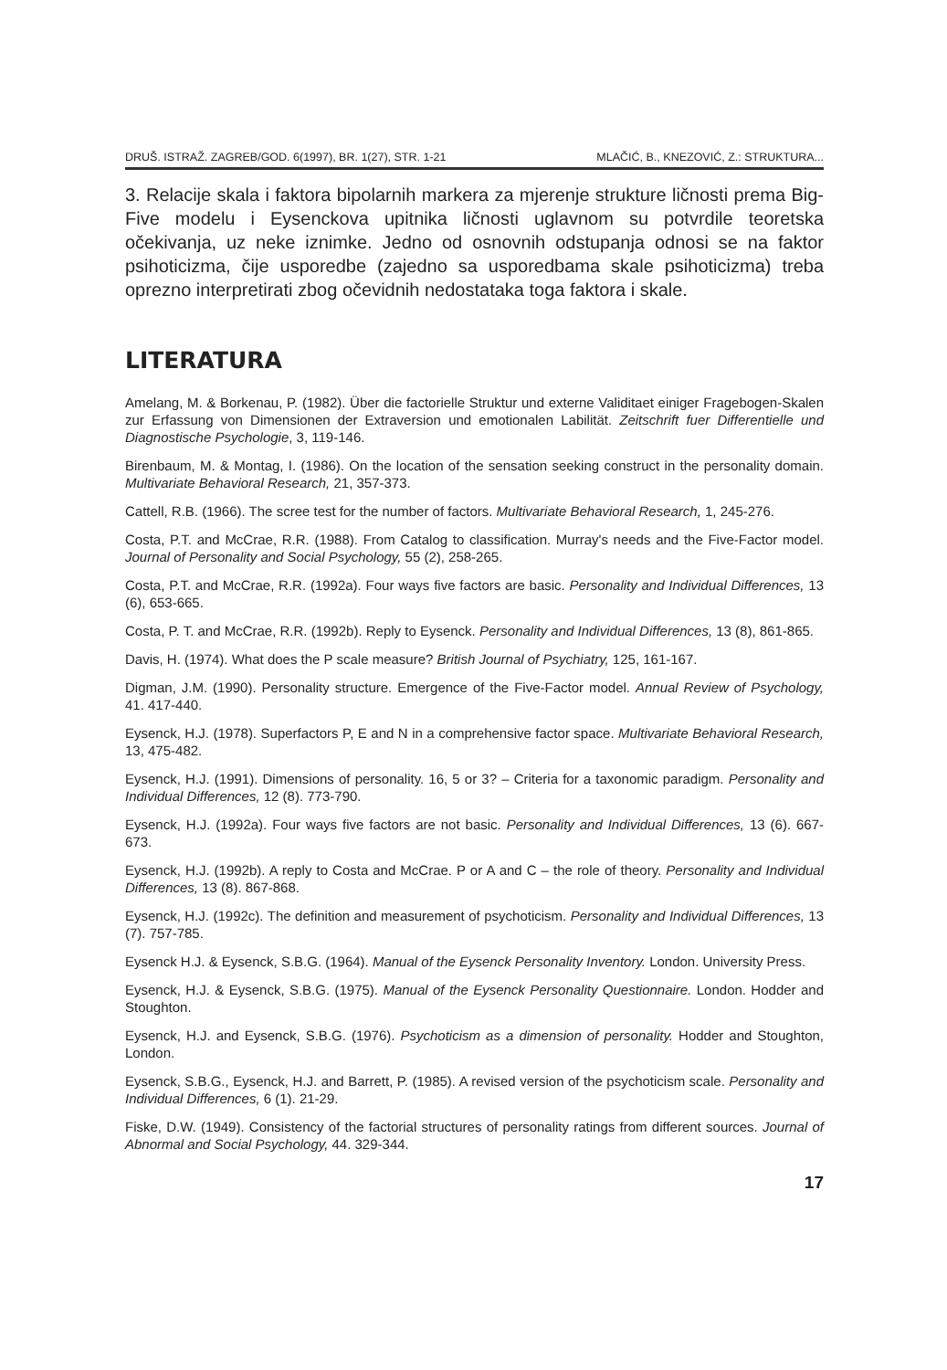DRUŠ. ISTRAŽ. ZAGREB/GOD. 6(1997), BR. 1(27), STR. 1-21 MLAČIĆ, B., KNEZOVIĆ, Z.: STRUKTURA...
3. Relacije skala i faktora bipolarnih markera za mjerenje strukture ličnosti prema Big-Five modelu i Eysenckova upitnika ličnosti uglavnom su potvrdile teoretska očekivanja, uz neke iznimke. Jedno od osnovnih odstupanja odnosi se na faktor psihoticizma, čije usporedbe (zajedno sa usporedbama skale psihoticizma) treba oprezno interpretirati zbog očevidnih nedostataka toga faktora i skale.
LITERATURA
Amelang, M. & Borkenau, P. (1982). Über die factorielle Struktur und externe Validitaet einiger Fragebogen-Skalen zur Erfassung von Dimensionen der Extraversion und emotionalen Labilität. Zeitschrift fuer Differentielle und Diagnostische Psychologie, 3, 119-146.
Birenbaum, M. & Montag, I. (1986). On the location of the sensation seeking construct in the personality domain. Multivariate Behavioral Research, 21, 357-373.
Cattell, R.B. (1966). The scree test for the number of factors. Multivariate Behavioral Research, 1, 245-276.
Costa, P.T. and McCrae, R.R. (1988). From Catalog to classification. Murray's needs and the Five-Factor model. Journal of Personality and Social Psychology, 55 (2), 258-265.
Costa, P.T. and McCrae, R.R. (1992a). Four ways five factors are basic. Personality and Individual Differences, 13 (6), 653-665.
Costa, P. T. and McCrae, R.R. (1992b). Reply to Eysenck. Personality and Individual Differences, 13 (8), 861-865.
Davis, H. (1974). What does the P scale measure? British Journal of Psychiatry, 125, 161-167.
Digman, J.M. (1990). Personality structure. Emergence of the Five-Factor model. Annual Review of Psychology, 41. 417-440.
Eysenck, H.J. (1978). Superfactors P, E and N in a comprehensive factor space. Multivariate Behavioral Research, 13, 475-482.
Eysenck, H.J. (1991). Dimensions of personality. 16, 5 or 3? – Criteria for a taxonomic paradigm. Personality and Individual Differences, 12 (8). 773-790.
Eysenck, H.J. (1992a). Four ways five factors are not basic. Personality and Individual Differences, 13 (6). 667-673.
Eysenck, H.J. (1992b). A reply to Costa and McCrae. P or A and C – the role of theory. Personality and Individual Differences, 13 (8). 867-868.
Eysenck, H.J. (1992c). The definition and measurement of psychoticism. Personality and Individual Differences, 13 (7). 757-785.
Eysenck H.J. & Eysenck, S.B.G. (1964). Manual of the Eysenck Personality Inventory. London. University Press.
Eysenck, H.J. & Eysenck, S.B.G. (1975). Manual of the Eysenck Personality Questionnaire. London. Hodder and Stoughton.
Eysenck, H.J. and Eysenck, S.B.G. (1976). Psychoticism as a dimension of personality. Hodder and Stoughton, London.
Eysenck, S.B.G., Eysenck, H.J. and Barrett, P. (1985). A revised version of the psychoticism scale. Personality and Individual Differences, 6 (1). 21-29.
Fiske, D.W. (1949). Consistency of the factorial structures of personality ratings from different sources. Journal of Abnormal and Social Psychology, 44. 329-344.
17